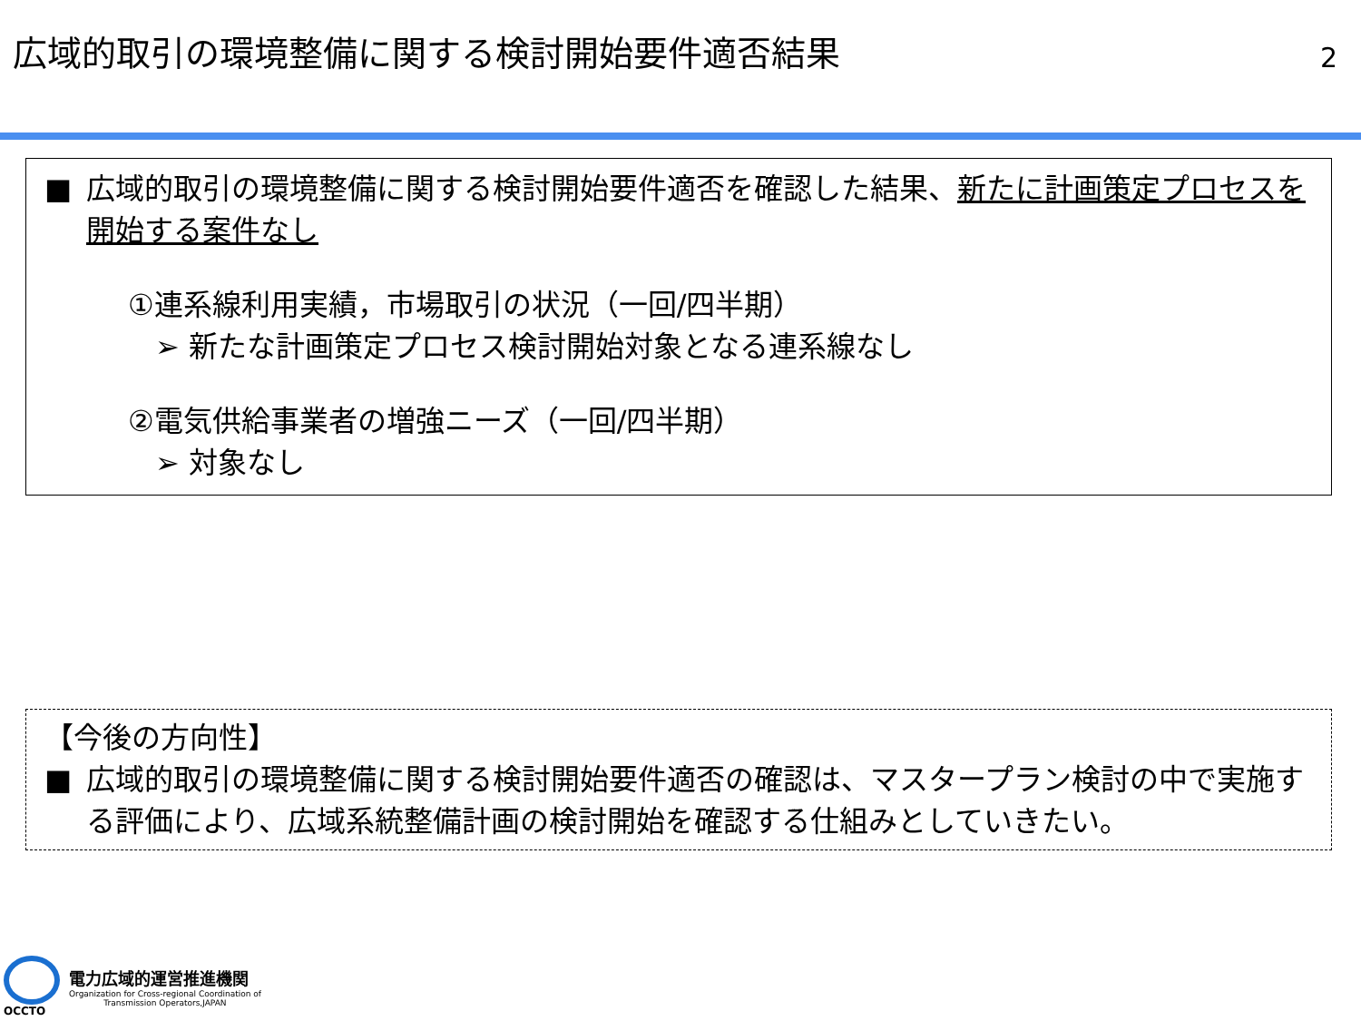広域的取引の環境整備に関する検討開始要件適否結果
2
■ 広域的取引の環境整備に関する検討開始要件適否を確認した結果、新たに計画策定プロセスを開始する案件なし
①連系線利用実績，市場取引の状況（一回/四半期）
➢ 新たな計画策定プロセス検討開始対象となる連系線なし
②電気供給事業者の増強ニーズ（一回/四半期）
➢ 対象なし
【今後の方向性】
■ 広域的取引の環境整備に関する検討開始要件適否の確認は、マスタープラン検討の中で実施する評価により、広域系統整備計画の検討開始を確認する仕組みとしていきたい。
OCCTO
電力広域的運営推進機関
Organization for Cross-regional Coordination of
Transmission Operators,JAPAN